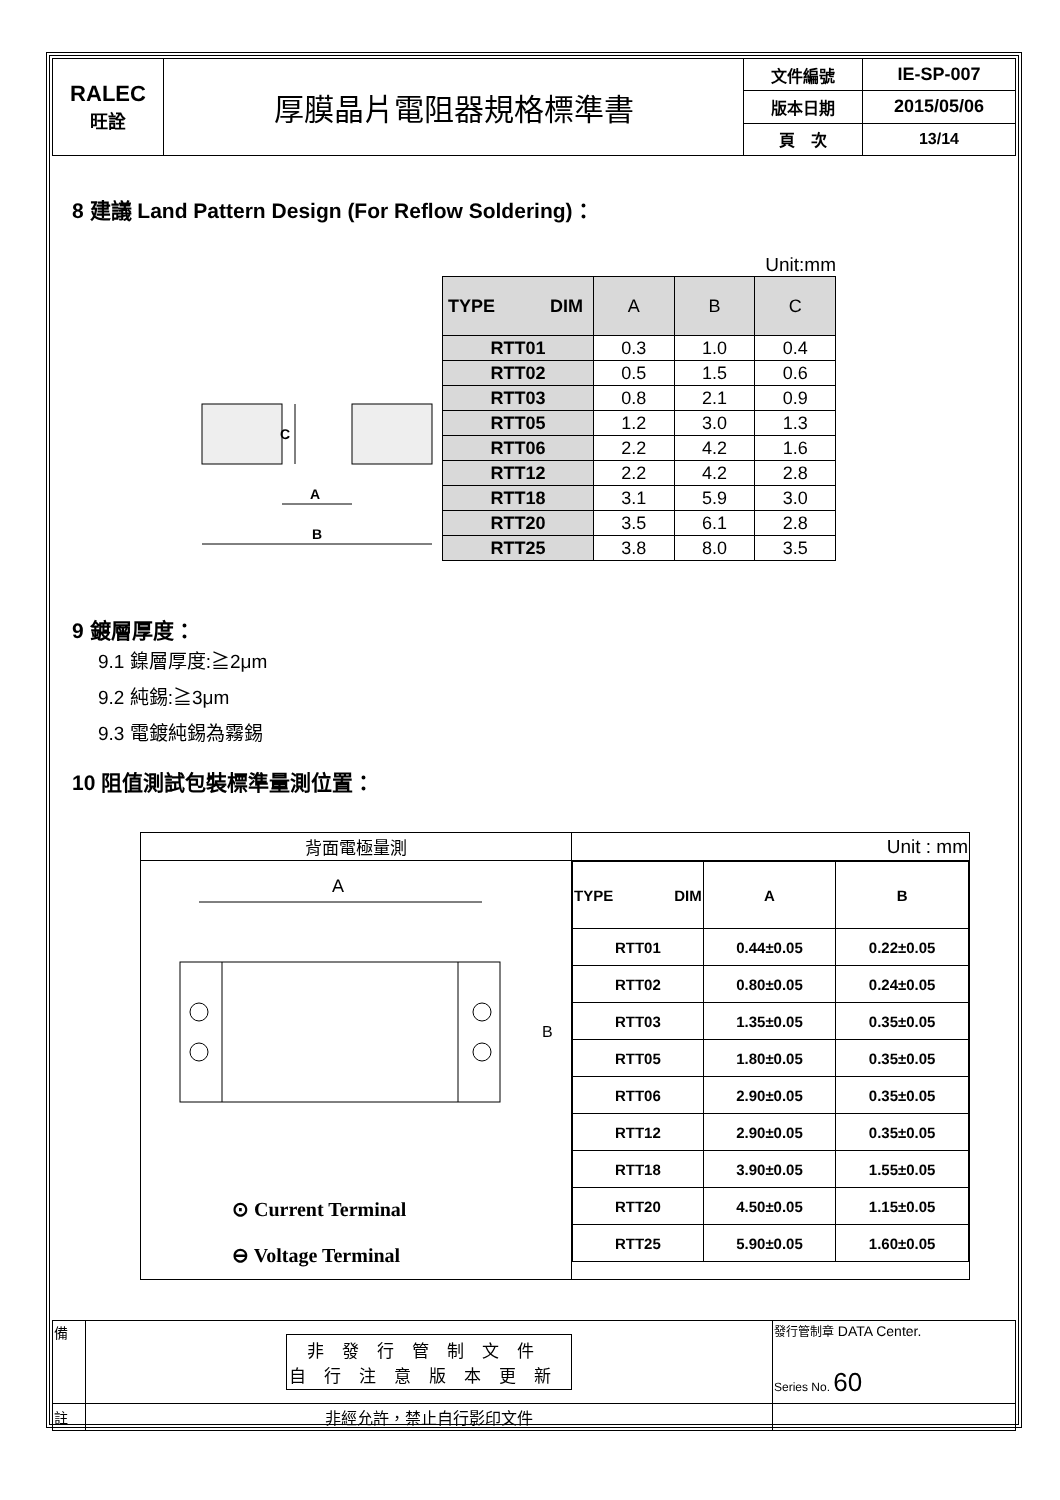| RALEC 旺詮 | 厚膜晶片電阻器規格標準書 | 文件編號 | IE-SP-007 |
| | | 版本日期 | 2015/05/06 |
| | | 頁 次 | 13/14 |
8 建議 Land Pattern Design (For Reflow Soldering)：
C
A
B
Unit:mm
| TYPE DIM | A | B | C |
| RTT01 | 0.3 | 1.0 | 0.4 |
| RTT02 | 0.5 | 1.5 | 0.6 |
| RTT03 | 0.8 | 2.1 | 0.9 |
| RTT05 | 1.2 | 3.0 | 1.3 |
| RTT06 | 2.2 | 4.2 | 1.6 |
| RTT12 | 2.2 | 4.2 | 2.8 |
| RTT18 | 3.1 | 5.9 | 3.0 |
| RTT20 | 3.5 | 6.1 | 2.8 |
| RTT25 | 3.8 | 8.0 | 3.5 |
9 鍍層厚度：
9.1 鎳層厚度:≧2μm
9.2 純錫:≧3μm
9.3 電鍍純錫為霧錫
10 阻值測試包裝標準量測位置：
| 背面電極量測 | Unit : mm |
| A B ⊙ Current Terminal ⊖ Voltage Terminal | / TYPE DIM / A / B / / RTT01 / 0.44±0.05 / 0.22±0.05 / / RTT02 / 0.80±0.05 / 0.24±0.05 / / RTT03 / 1.35±0.05 / 0.35±0.05 / / RTT05 / 1.80±0.05 / 0.35±0.05 / / RTT06 / 2.90±0.05 / 0.35±0.05 / / RTT12 / 2.90±0.05 / 0.35±0.05 / / RTT18 / 3.90±0.05 / 1.55±0.05 / / RTT20 / 4.50±0.05 / 1.15±0.05 / / RTT25 / 5.90±0.05 / 1.60±0.05 / |
| 備 | 非發行管制文件 自行注意版本更新 | 發行管制章 DATA Center. Series No. 60 |
| 註 | 非經允許，禁止自行影印文件 | |